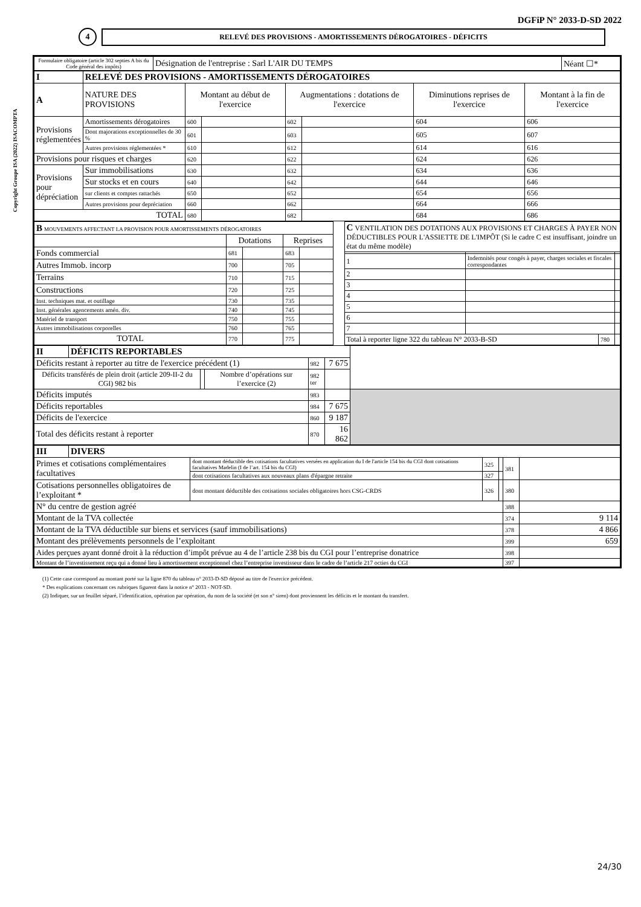DGFiP N° 2033-D-SD 2022
4
RELEVÉ DES PROVISIONS - AMORTISSEMENTS DÉROGATOIRES - DÉFICITS
Copyright Groupe ISA (2022) ISACOMPTA
| Formulaire obligatoire (article 302 septies A bis du Code général des impôts) | Désignation de l'entreprise : Sarl L'AIR DU TEMPS | Néant ☐* |
| I | RELEVÉ DES PROVISIONS - AMORTISSEMENTS DÉROGATOIRES | | | | | | |
| A | NATURE DES PROVISIONS | Montant au début de l'exercice | | Augmentations : dotations de l'exercice | | Diminutions reprises de l'exercice | Montant à la fin de l'exercice |
| Provisions réglementées | Amortissements dérogatoires | 600 | | 602 | | 604 | 606 |
| | Dont majorations exceptionnelles de 30 % | 601 | | 603 | | 605 | 607 |
| | Autres provisions réglementées * | 610 | | 612 | | 614 | 616 |
| Provisions pour risques et charges | | 620 | | 622 | | 624 | 626 |
| Provisions pour dépréciation | Sur immobilisations | 630 | | 632 | | 634 | 636 |
| | Sur stocks et en cours | 640 | | 642 | | 644 | 646 |
| | sur clients et comptes rattachés | 650 | | 652 | | 654 | 656 |
| | Autres provisions pour depréciation | 660 | | 662 | | 664 | 666 |
| TOTAL | | 680 | | 682 | | 684 | 686 |
| B MOUVEMENTS AFFECTANT LA PROVISION POUR AMORTISSEMENTS DÉROGATOIRES | | | | |
| | Dotations | | Reprises | |
| Fonds commercial | 681 | | 683 | |
| Autres Immob. incorp | 700 | | 705 | |
| Terrains | 710 | | 715 | |
| Constructions | 720 | | 725 | |
| Inst. techniques mat. et outillage | 730 | | 735 | |
| Inst. générales agencements amén. div. | 740 | | 745 | |
| Matériel de transport | 750 | | 755 | |
| Autres immobilisations corporelles | 760 | | 765 | |
| TOTAL | 770 | | 775 | |
| C VENTILATION DES DOTATIONS AUX PROVISIONS ET CHARGES À PAYER NON DÉDUCTIBLES POUR L'ASSIETTE DE L'IMPÔT (Si le cadre C est insuffisant, joindre un état du même modèle) | | | |
| 1 | Indemnités pour congés à payer, charges sociales et fiscales correspondantes | | |
| 2 | | | |
| 3 | | | |
| 4 | | | |
| 5 | | | |
| 6 | | | |
| 7 | | | |
| Total à reporter ligne 322 du tableau N° 2033-B-SD | | 780 | |
| II | DÉFICITS REPORTABLES | | | | | |
| Déficits restant à reporter au titre de l'exercice précédent (1) | | | | 982 | 7 675 | |
| Déficits transférés de plein droit (article 209-II-2 du CGI) 982 bis | | | Nombre d’opérations sur l’exercice (2) | 982 ter | | |
| Déficits imputés | | | | 983 | | |
| Déficits reportables | | | | 984 | 7 675 | |
| Déficits de l'exercice | | | | 860 | 9 187 | |
| Total des déficits restant à reporter | | | | 870 | 16 862 | |
| III | DIVERS | | | | | |
| Primes et cotisations complémentaires facultatives | | dont montant déductible des cotisations facultatives versées en application du I de l'article 154 bis du CGI dont cotisations facultatives Madelin (I de l’art. 154 bis du CGI) | 325 | | 381 | |
| | | dont cotisations facultatives aux nouveaux plans d'épargne retraite | 327 | | | |
| Cotisations personnelles obligatoires de l’exploitant * | | dont montant déductible des cotisations sociales obligatoires hors CSG-CRDS | 326 | | 380 | |
| N° du centre de gestion agréé | | | | | 388 | |
| Montant de la TVA collectée | | | | | 374 | 9 114 |
| Montant de la TVA déductible sur biens et services (sauf immobilisations) | | | | | 378 | 4 866 |
| Montant des prélèvements personnels de l’exploitant | | | | | 399 | 659 |
| Aides perçues ayant donné droit à la réduction d’impôt prévue au 4 de l’article 238 bis du CGI pour l’entreprise donatrice | | | | | 398 | |
| Montant de l’investissement reçu qui a donné lieu à amortissement exceptionnel chez l’entreprise investisseur dans le cadre de l’article 217 octies du CGI | | | | | 397 | |
(1) Cette case correspond au montant porté sur la ligne 870 du tableau n° 2033-D-SD déposé au titre de l'exercice précédent.
* Des explications concernant ces rubriques figurent dans la notice n° 2033 - NOT-SD.
(2) Indiquer, sur un feuillet séparé, l’identification, opération par opération, du nom de la société (et son n° siren) dont proviennent les déficits et le montant du transfert.
24/30